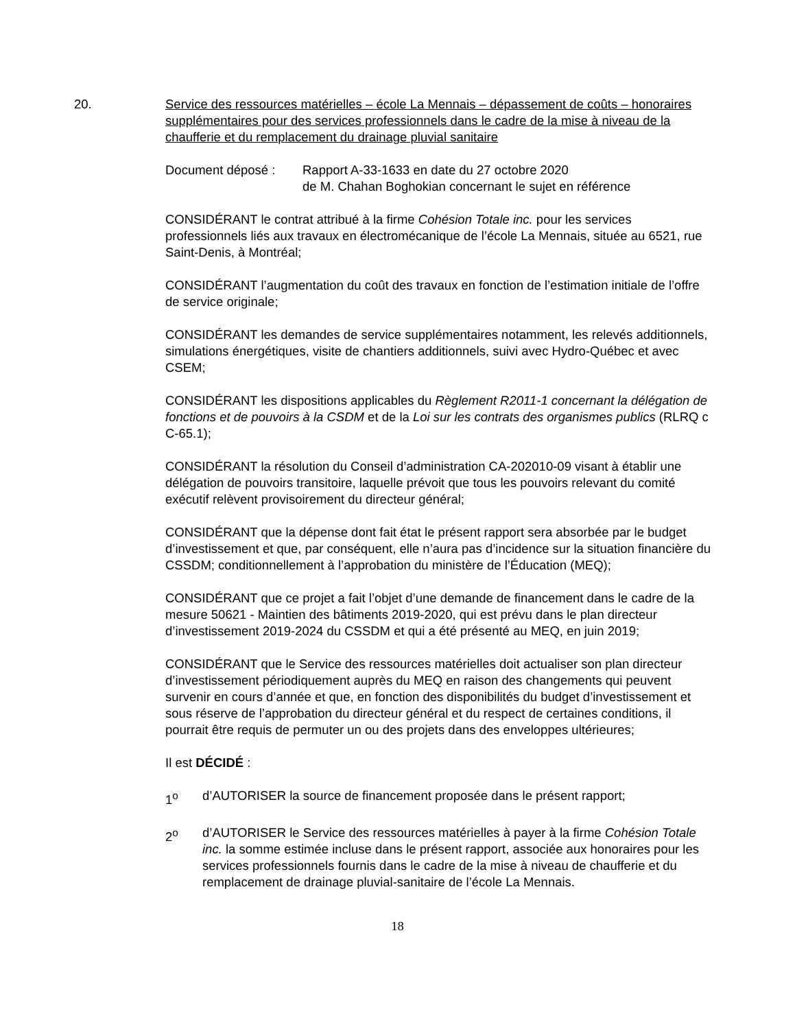20.
Service des ressources matérielles – école La Mennais – dépassement de coûts – honoraires supplémentaires pour des services professionnels dans le cadre de la mise à niveau de la chaufferie et du remplacement du drainage pluvial sanitaire
Document déposé : Rapport A-33-1633 en date du 27 octobre 2020
de M. Chahan Boghokian concernant le sujet en référence
CONSIDÉRANT le contrat attribué à la firme Cohésion Totale inc. pour les services professionnels liés aux travaux en électromécanique de l’école La Mennais, située au 6521, rue Saint-Denis, à Montréal;
CONSIDÉRANT l’augmentation du coût des travaux en fonction de l’estimation initiale de l’offre de service originale;
CONSIDÉRANT les demandes de service supplémentaires notamment, les relevés additionnels, simulations énergétiques, visite de chantiers additionnels, suivi avec Hydro-Québec et avec CSEM;
CONSIDÉRANT les dispositions applicables du Règlement R2011-1 concernant la délégation de fonctions et de pouvoirs à la CSDM et de la Loi sur les contrats des organismes publics (RLRQ c C-65.1);
CONSIDÉRANT la résolution du Conseil d’administration CA-202010-09 visant à établir une délégation de pouvoirs transitoire, laquelle prévoit que tous les pouvoirs relevant du comité exécutif relèvent provisoirement du directeur général;
CONSIDÉRANT que la dépense dont fait état le présent rapport sera absorbée par le budget d’investissement et que, par conséquent, elle n’aura pas d’incidence sur la situation financière du CSSDM; conditionnellement à l’approbation du ministère de l’Éducation (MEQ);
CONSIDÉRANT que ce projet a fait l’objet d’une demande de financement dans le cadre de la mesure 50621 - Maintien des bâtiments 2019-2020, qui est prévu dans le plan directeur d’investissement 2019-2024 du CSSDM et qui a été présenté au MEQ, en juin 2019;
CONSIDÉRANT que le Service des ressources matérielles doit actualiser son plan directeur d’investissement périodiquement auprès du MEQ en raison des changements qui peuvent survenir en cours d’année et que, en fonction des disponibilités du budget d’investissement et sous réserve de l’approbation du directeur général et du respect de certaines conditions, il pourrait être requis de permuter un ou des projets dans des enveloppes ultérieures;
Il est DÉCIDÉ :
1<sup>o</sup> d’AUTORISER la source de financement proposée dans le présent rapport;
2<sup>o</sup> d’AUTORISER le Service des ressources matérielles à payer à la firme Cohésion Totale inc. la somme estimée incluse dans le présent rapport, associée aux honoraires pour les services professionnels fournis dans le cadre de la mise à niveau de chaufferie et du remplacement de drainage pluvial-sanitaire de l’école La Mennais.
18